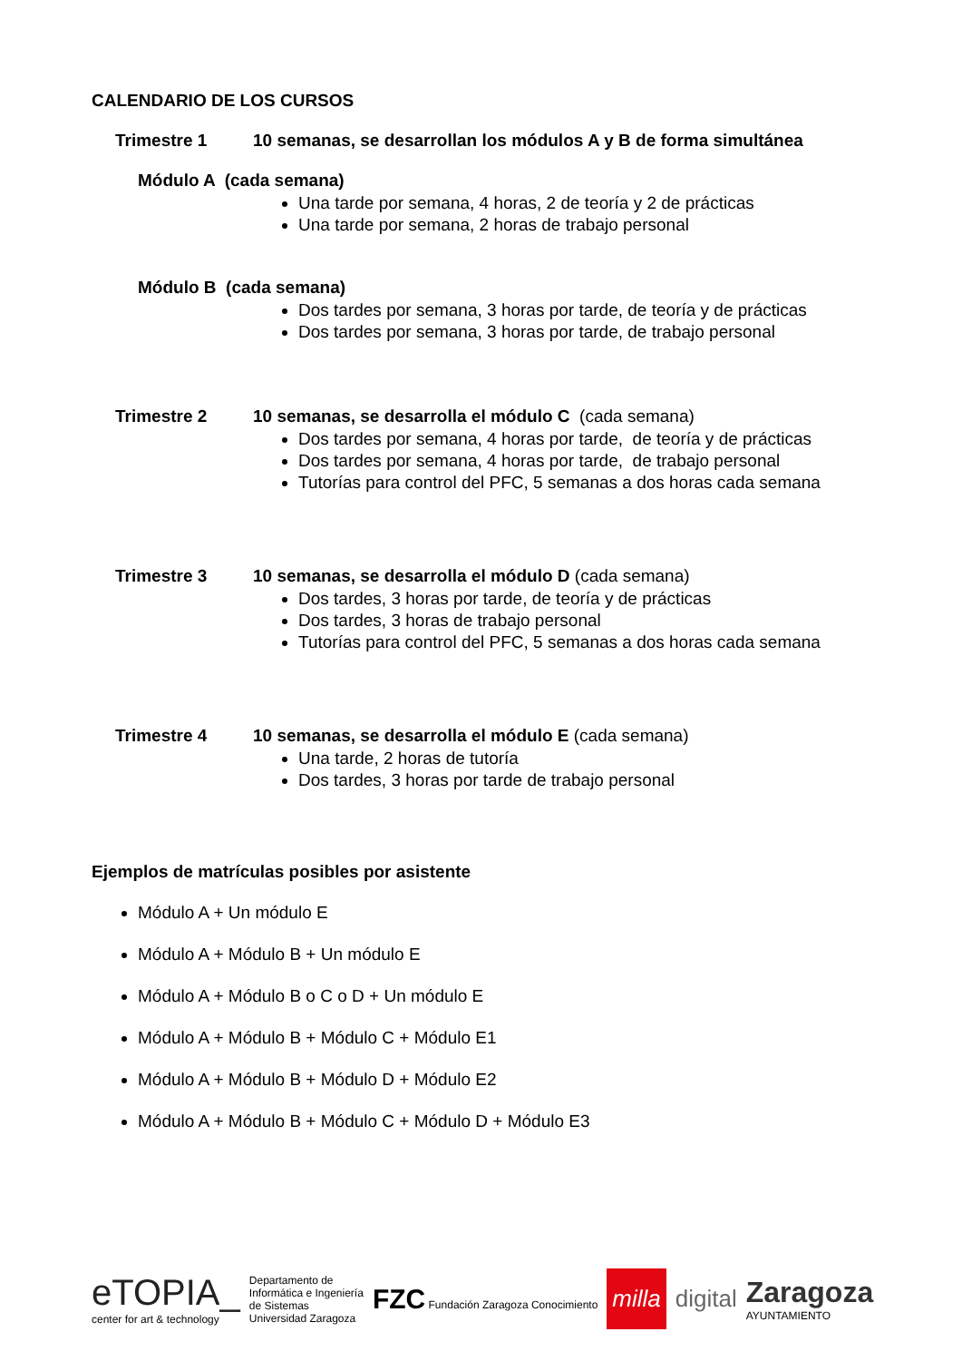CALENDARIO DE LOS CURSOS
Trimestre 1 10 semanas, se desarrollan los módulos A y B de forma simultánea
Módulo A (cada semana)
Una tarde por semana, 4 horas, 2 de teoría y 2 de prácticas
Una tarde por semana, 2 horas de trabajo personal
Módulo B (cada semana)
Dos tardes por semana, 3 horas por tarde, de teoría y de prácticas
Dos tardes por semana, 3 horas por tarde, de trabajo personal
Trimestre 2 10 semanas, se desarrolla el módulo C (cada semana)
Dos tardes por semana, 4 horas por tarde, de teoría y de prácticas
Dos tardes por semana, 4 horas por tarde, de trabajo personal
Tutorías para control del PFC, 5 semanas a dos horas cada semana
Trimestre 3 10 semanas, se desarrolla el módulo D (cada semana)
Dos tardes, 3 horas por tarde, de teoría y de prácticas
Dos tardes, 3 horas de trabajo personal
Tutorías para control del PFC, 5 semanas a dos horas cada semana
Trimestre 4 10 semanas, se desarrolla el módulo E (cada semana)
Una tarde, 2 horas de tutoría
Dos tardes, 3 horas por tarde de trabajo personal
Ejemplos de matrículas posibles por asistente
Módulo A + Un módulo E
Módulo A + Módulo B + Un módulo E
Módulo A + Módulo B o C o D + Un módulo E
Módulo A + Módulo B + Módulo C + Módulo E1
Módulo A + Módulo B + Módulo D + Módulo E2
Módulo A + Módulo B + Módulo C + Módulo D + Módulo E3
eTOPIA_
center for art & technology
Departamento de
Informática e Ingeniería
de Sistemas
Universidad Zaragoza
FZC Fundación Zaragoza Conocimiento
milla
digital
Zaragoza
AYUNTAMIENTO